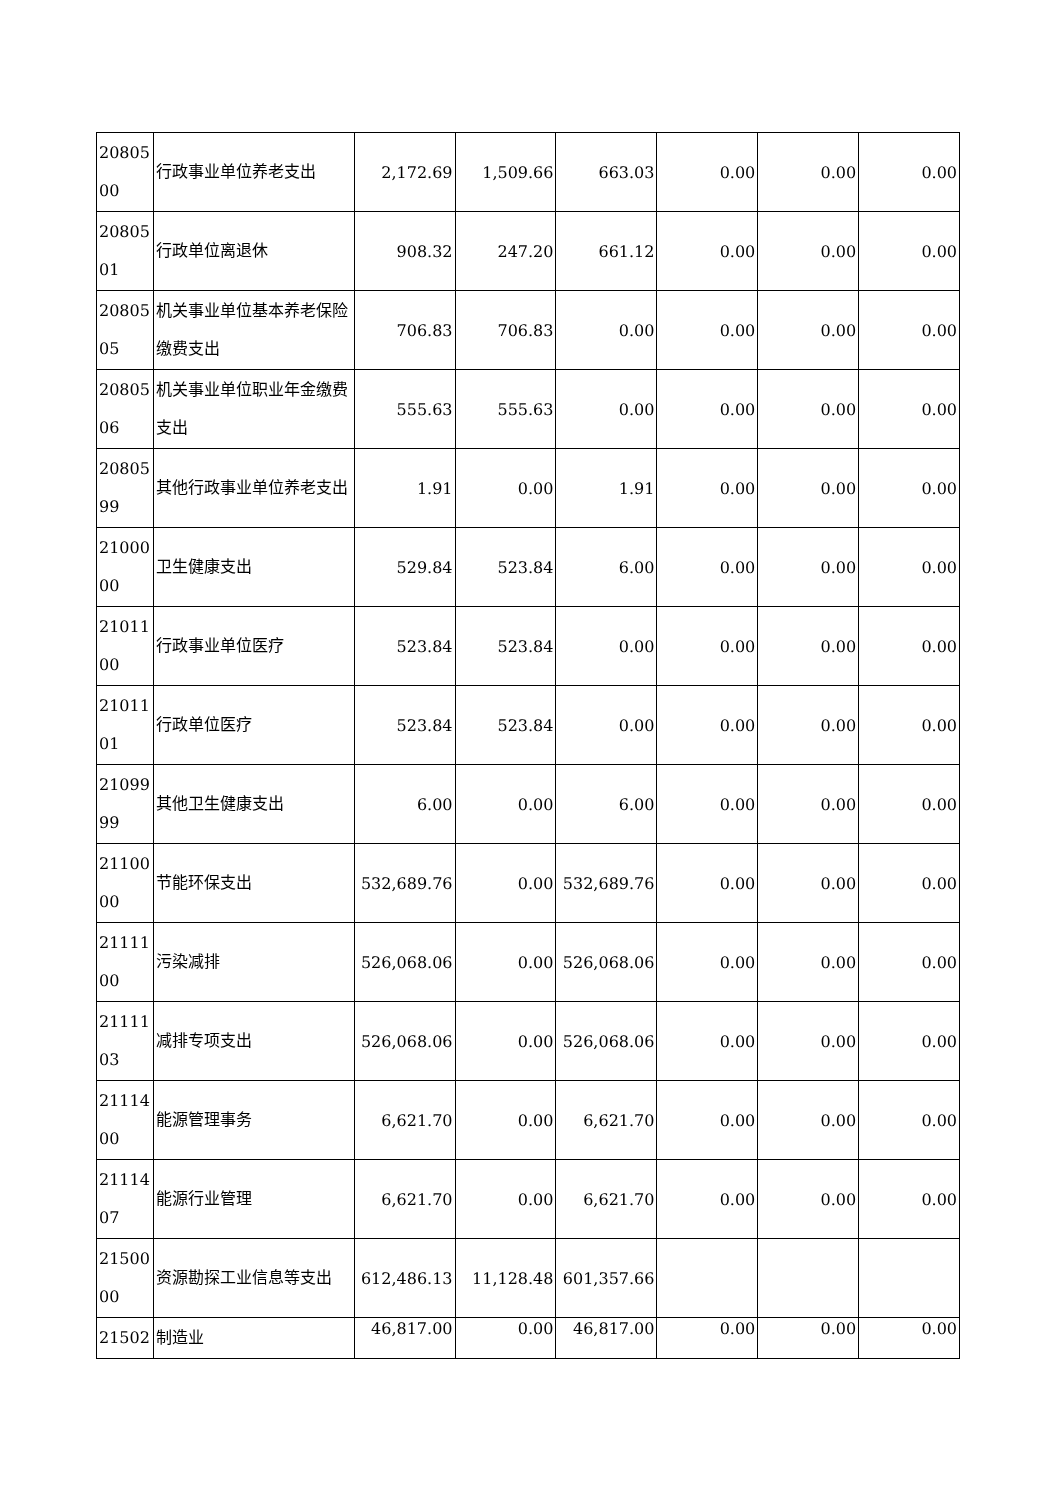| 20805 00 | 行政事业单位养老支出 | 2,172.69 | 1,509.66 | 663.03 | 0.00 | 0.00 | 0.00 |
| 20805 01 | 行政单位离退休 | 908.32 | 247.20 | 661.12 | 0.00 | 0.00 | 0.00 |
| 20805 05 | 机关事业单位基本养老保险缴费支出 | 706.83 | 706.83 | 0.00 | 0.00 | 0.00 | 0.00 |
| 20805 06 | 机关事业单位职业年金缴费支出 | 555.63 | 555.63 | 0.00 | 0.00 | 0.00 | 0.00 |
| 20805 99 | 其他行政事业单位养老支出 | 1.91 | 0.00 | 1.91 | 0.00 | 0.00 | 0.00 |
| 21000 00 | 卫生健康支出 | 529.84 | 523.84 | 6.00 | 0.00 | 0.00 | 0.00 |
| 21011 00 | 行政事业单位医疗 | 523.84 | 523.84 | 0.00 | 0.00 | 0.00 | 0.00 |
| 21011 01 | 行政单位医疗 | 523.84 | 523.84 | 0.00 | 0.00 | 0.00 | 0.00 |
| 21099 99 | 其他卫生健康支出 | 6.00 | 0.00 | 6.00 | 0.00 | 0.00 | 0.00 |
| 21100 00 | 节能环保支出 | 532,689.76 | 0.00 | 532,689.76 | 0.00 | 0.00 | 0.00 |
| 21111 00 | 污染减排 | 526,068.06 | 0.00 | 526,068.06 | 0.00 | 0.00 | 0.00 |
| 21111 03 | 减排专项支出 | 526,068.06 | 0.00 | 526,068.06 | 0.00 | 0.00 | 0.00 |
| 21114 00 | 能源管理事务 | 6,621.70 | 0.00 | 6,621.70 | 0.00 | 0.00 | 0.00 |
| 21114 07 | 能源行业管理 | 6,621.70 | 0.00 | 6,621.70 | 0.00 | 0.00 | 0.00 |
| 21500 00 | 资源勘探工业信息等支出 | 612,486.13 | 11,128.48 | 601,357.66 | | | |
| 21502 | 制造业 | 46,817.00 | 0.00 | 46,817.00 | 0.00 | 0.00 | 0.00 |